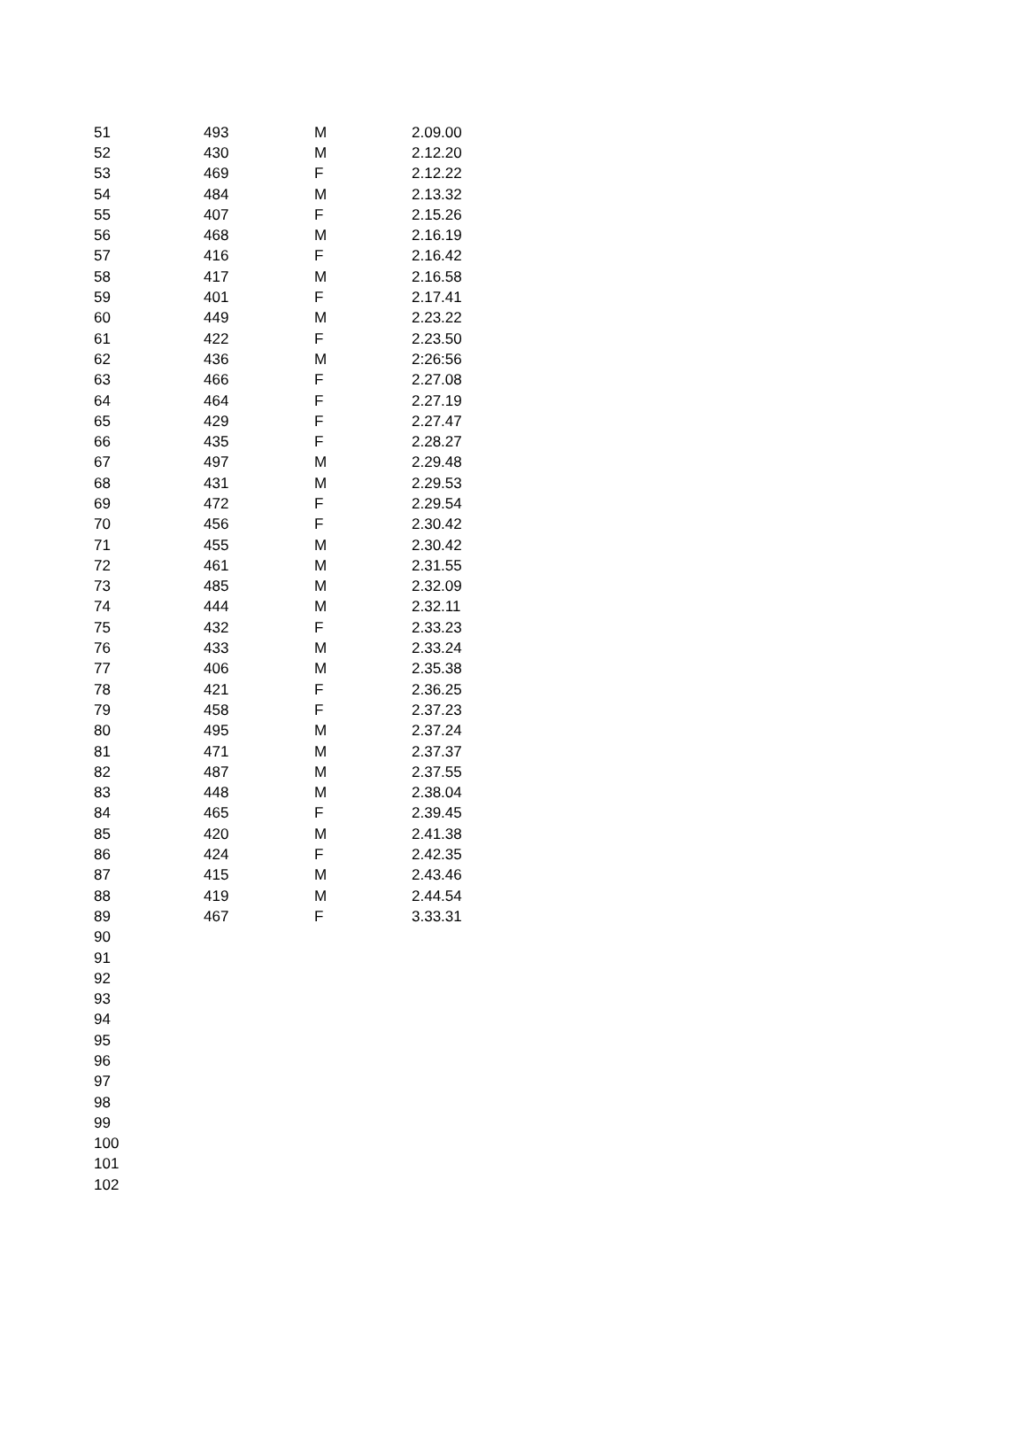| 51 | 493 | M | 2.09.00 |
| 52 | 430 | M | 2.12.20 |
| 53 | 469 | F | 2.12.22 |
| 54 | 484 | M | 2.13.32 |
| 55 | 407 | F | 2.15.26 |
| 56 | 468 | M | 2.16.19 |
| 57 | 416 | F | 2.16.42 |
| 58 | 417 | M | 2.16.58 |
| 59 | 401 | F | 2.17.41 |
| 60 | 449 | M | 2.23.22 |
| 61 | 422 | F | 2.23.50 |
| 62 | 436 | M | 2:26:56 |
| 63 | 466 | F | 2.27.08 |
| 64 | 464 | F | 2.27.19 |
| 65 | 429 | F | 2.27.47 |
| 66 | 435 | F | 2.28.27 |
| 67 | 497 | M | 2.29.48 |
| 68 | 431 | M | 2.29.53 |
| 69 | 472 | F | 2.29.54 |
| 70 | 456 | F | 2.30.42 |
| 71 | 455 | M | 2.30.42 |
| 72 | 461 | M | 2.31.55 |
| 73 | 485 | M | 2.32.09 |
| 74 | 444 | M | 2.32.11 |
| 75 | 432 | F | 2.33.23 |
| 76 | 433 | M | 2.33.24 |
| 77 | 406 | M | 2.35.38 |
| 78 | 421 | F | 2.36.25 |
| 79 | 458 | F | 2.37.23 |
| 80 | 495 | M | 2.37.24 |
| 81 | 471 | M | 2.37.37 |
| 82 | 487 | M | 2.37.55 |
| 83 | 448 | M | 2.38.04 |
| 84 | 465 | F | 2.39.45 |
| 85 | 420 | M | 2.41.38 |
| 86 | 424 | F | 2.42.35 |
| 87 | 415 | M | 2.43.46 |
| 88 | 419 | M | 2.44.54 |
| 89 | 467 | F | 3.33.31 |
| 90 | | | |
| 91 | | | |
| 92 | | | |
| 93 | | | |
| 94 | | | |
| 95 | | | |
| 96 | | | |
| 97 | | | |
| 98 | | | |
| 99 | | | |
| 100 | | | |
| 101 | | | |
| 102 | | | |